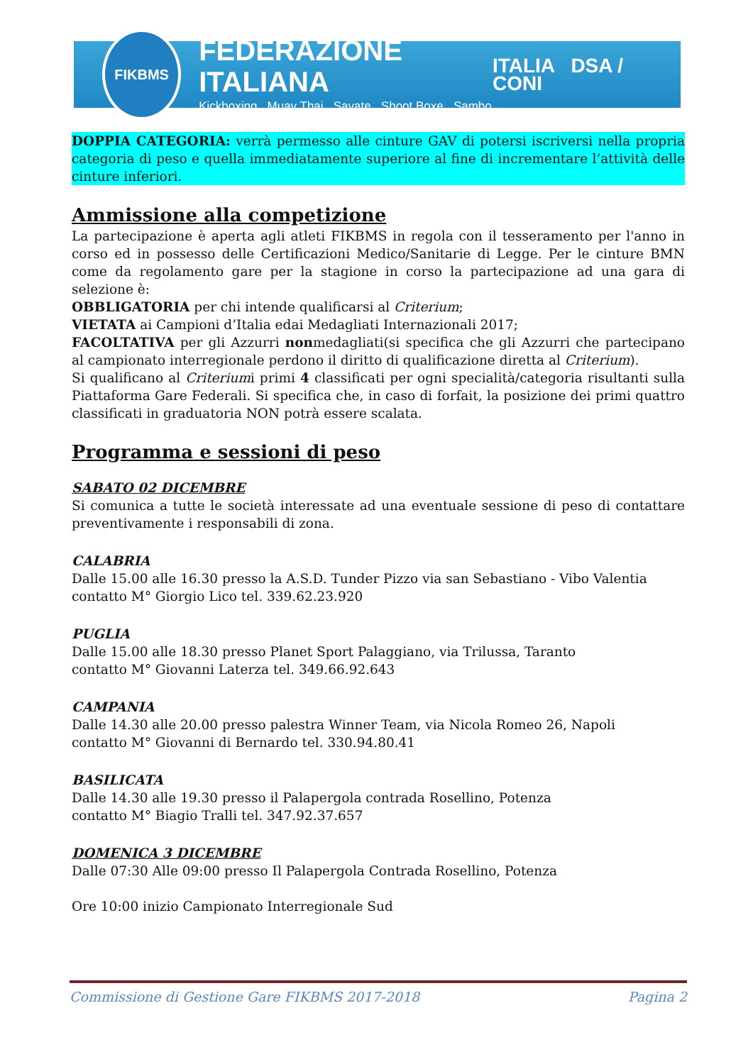FIKBMS
FEDERAZIONE ITALIANA
Kickboxing Muay Thai Savate Shoot Boxe Sambo
ITALIA DSA / CONI
DOPPIA CATEGORIA: verrà permesso alle cinture GAV di potersi iscriversi nella propria categoria di peso e quella immediatamente superiore al fine di incrementare l’attività delle cinture inferiori.
Ammissione alla competizione
La partecipazione è aperta agli atleti FIKBMS in regola con il tesseramento per l'anno in corso ed in possesso delle Certificazioni Medico/Sanitarie di Legge. Per le cinture BMN come da regolamento gare per la stagione in corso la partecipazione ad una gara di selezione è:
OBBLIGATORIA per chi intende qualificarsi al Criterium;
VIETATA ai Campioni d’Italia edai Medagliati Internazionali 2017;
FACOLTATIVA per gli Azzurri nonmedagliati(si specifica che gli Azzurri che partecipano al campionato interregionale perdono il diritto di qualificazione diretta al Criterium).
Si qualificano al Criteriumi primi 4 classificati per ogni specialità/categoria risultanti sulla Piattaforma Gare Federali. Si specifica che, in caso di forfait, la posizione dei primi quattro classificati in graduatoria NON potrà essere scalata.
Programma e sessioni di peso
SABATO 02 DICEMBRE
Si comunica a tutte le società interessate ad una eventuale sessione di peso di contattare preventivamente i responsabili di zona.
CALABRIA
Dalle 15.00 alle 16.30 presso la A.S.D. Tunder Pizzo via san Sebastiano - Vibo Valentia
contatto M° Giorgio Lico tel. 339.62.23.920
PUGLIA
Dalle 15.00 alle 18.30 presso Planet Sport Palaggiano, via Trilussa, Taranto
contatto M° Giovanni Laterza tel. 349.66.92.643
CAMPANIA
Dalle 14.30 alle 20.00 presso palestra Winner Team, via Nicola Romeo 26, Napoli
contatto M° Giovanni di Bernardo tel. 330.94.80.41
BASILICATA
Dalle 14.30 alle 19.30 presso il Palapergola contrada Rosellino, Potenza
contatto M° Biagio Tralli tel. 347.92.37.657
DOMENICA 3 DICEMBRE
Dalle 07:30 Alle 09:00 presso Il Palapergola Contrada Rosellino, Potenza
Ore 10:00 inizio Campionato Interregionale Sud
Commissione di Gestione Gare FIKBMS 2017-2018 Pagina 2